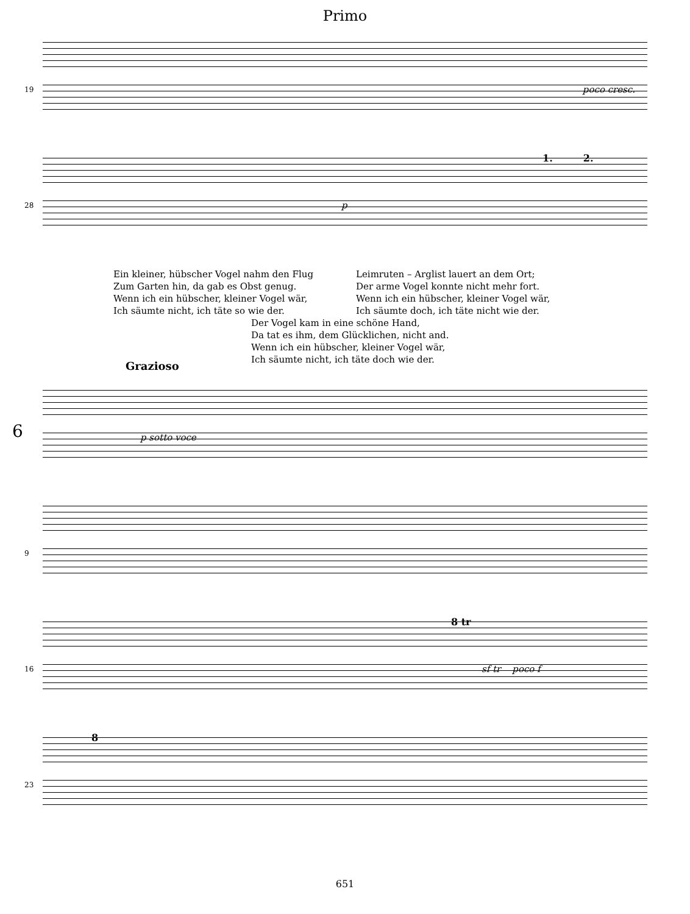Primo
19 poco cresc.
28
1. 2.
p
Ein kleiner, hübscher Vogel nahm den Flug
Zum Garten hin, da gab es Obst genug.
Wenn ich ein hübscher, kleiner Vogel wär,
Ich säumte nicht, ich täte so wie der.
Leimruten – Arglist lauert an dem Ort;
Der arme Vogel konnte nicht mehr fort.
Wenn ich ein hübscher, kleiner Vogel wär,
Ich säumte doch, ich täte nicht wie der.
Der Vogel kam in eine schöne Hand,
Da tat es ihm, dem Glücklichen, nicht and.
Wenn ich ein hübscher, kleiner Vogel wär,
Ich säumte nicht, ich täte doch wie der.
Grazioso
6 p sotto voce
9
16
8 tr
sf tr poco f
23
8
651